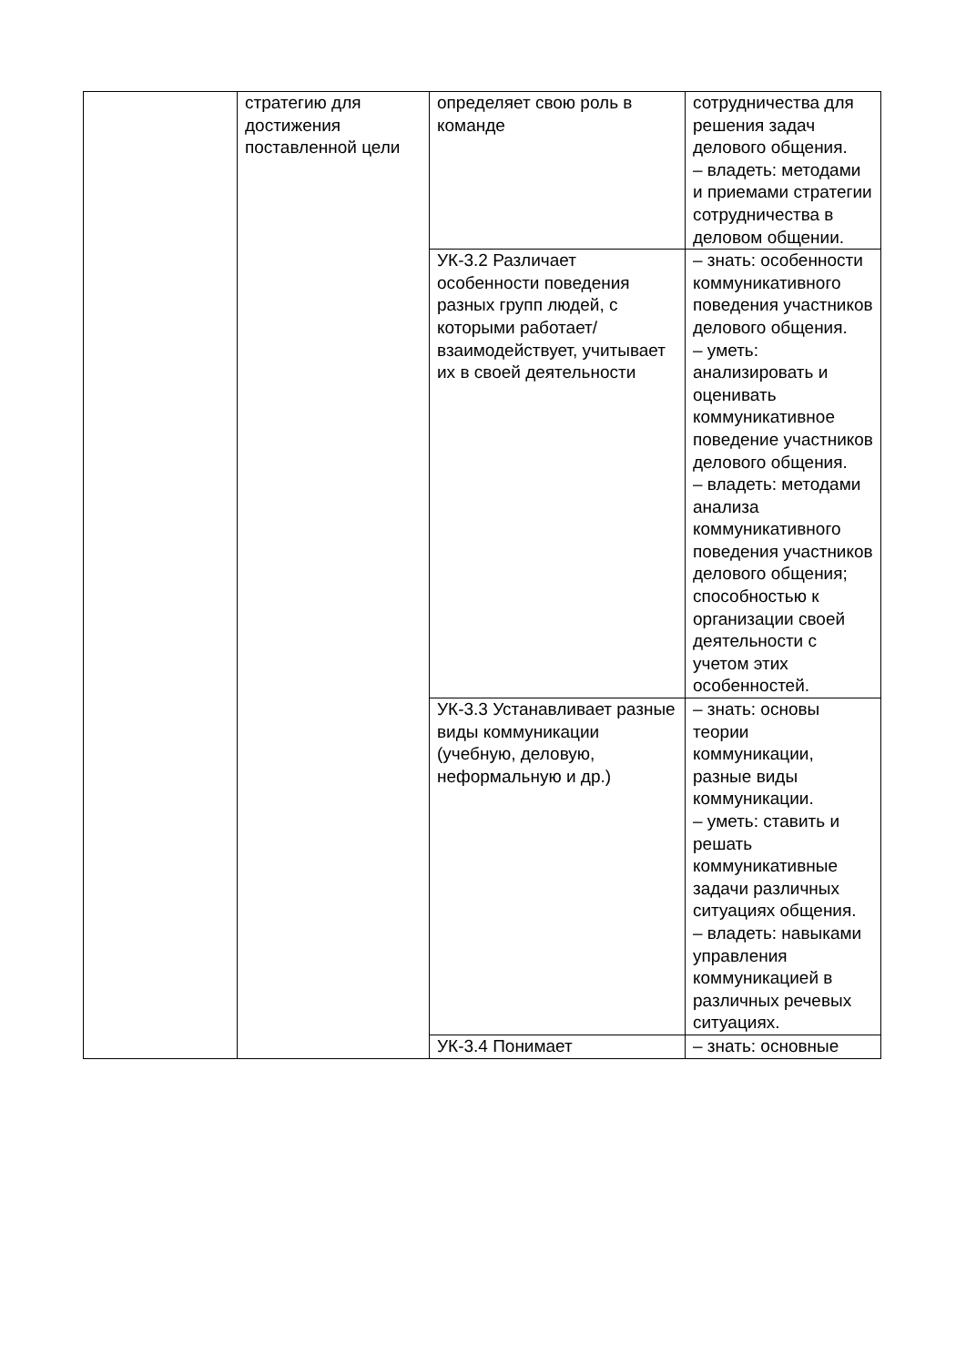| | стратегию для достижения поставленной цели | определяет свою роль в команде | сотрудничества для решения задач делового общения. – владеть: методами и приемами стратегии сотрудничества в деловом общении. |
| | | УК-3.2 Различает особенности поведения разных групп людей, с которыми работает/взаимодействует, учитывает их в своей деятельности | – знать: особенности коммуникативного поведения участников делового общения. – уметь: анализировать и оценивать коммуникативное поведение участников делового общения. – владеть: методами анализа коммуникативного поведения участников делового общения; способностью к организации своей деятельности с учетом этих особенностей. |
| | | УК-3.3 Устанавливает разные виды коммуникации (учебную, деловую, неформальную и др.) | – знать: основы теории коммуникации, разные виды коммуникации. – уметь: ставить и решать коммуникативные задачи различных ситуациях общения. – владеть: навыками управления коммуникацией в различных речевых ситуациях. |
| | | УК-3.4 Понимает | – знать: основные |